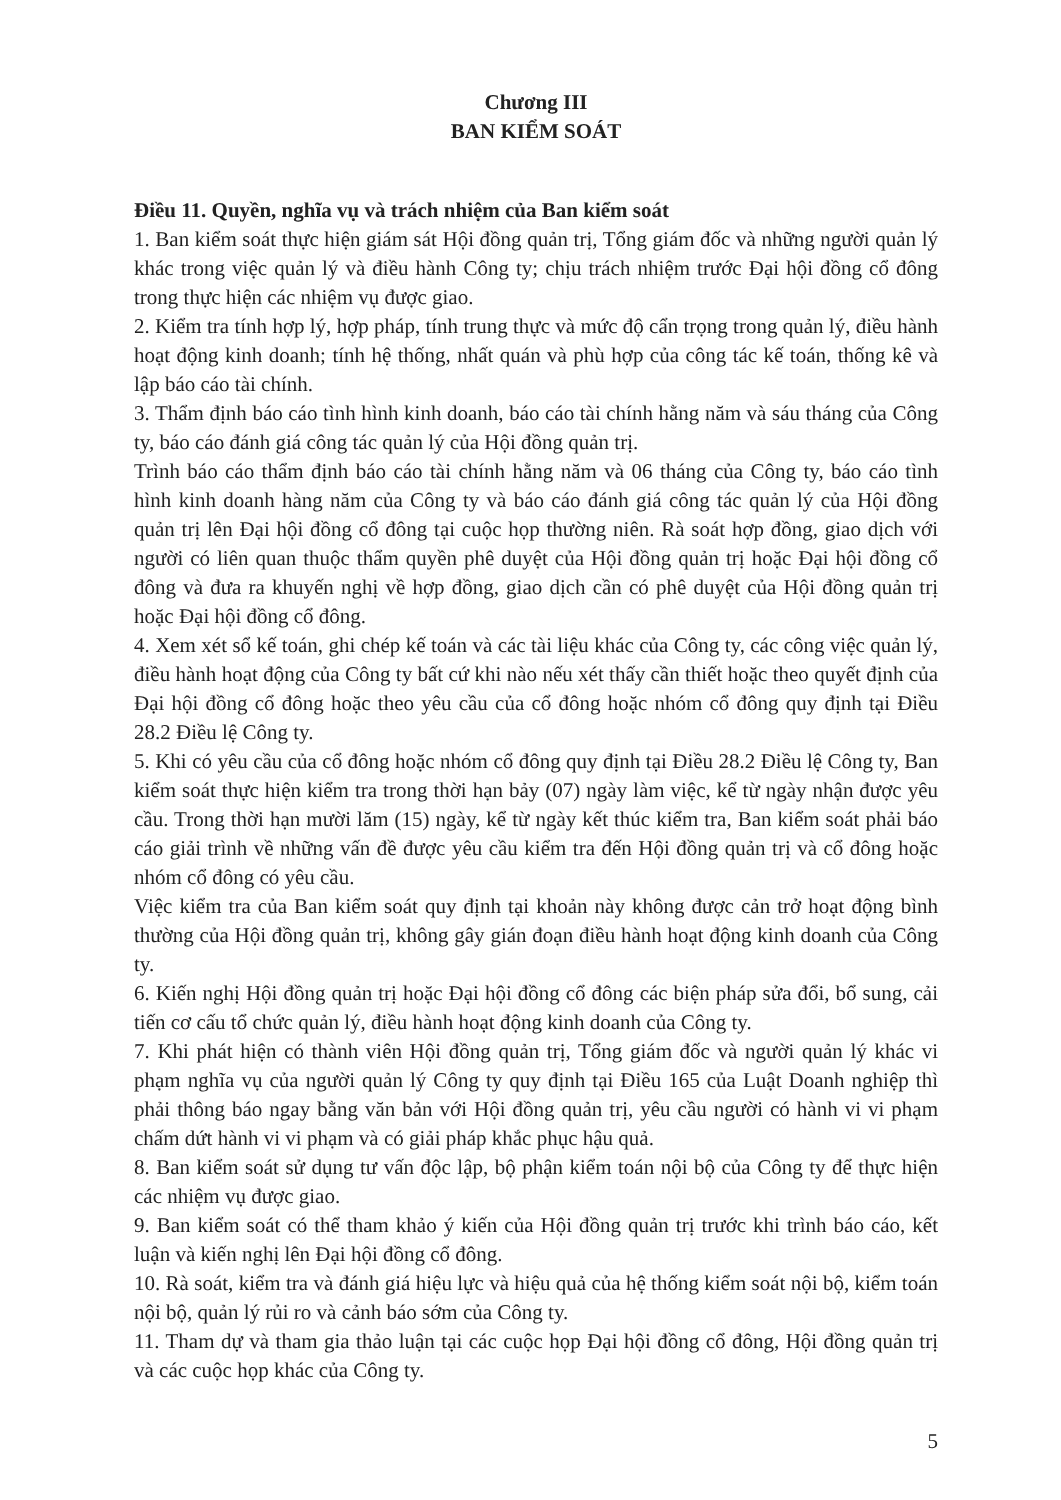Chương III
BAN KIỂM SOÁT
Điều 11. Quyền, nghĩa vụ và trách nhiệm của Ban kiểm soát
1. Ban kiểm soát thực hiện giám sát Hội đồng quản trị, Tổng giám đốc và những người quản lý khác trong việc quản lý và điều hành Công ty; chịu trách nhiệm trước Đại hội đồng cổ đông trong thực hiện các nhiệm vụ được giao.
2. Kiểm tra tính hợp lý, hợp pháp, tính trung thực và mức độ cẩn trọng trong quản lý, điều hành hoạt động kinh doanh; tính hệ thống, nhất quán và phù hợp của công tác kế toán, thống kê và lập báo cáo tài chính.
3. Thẩm định báo cáo tình hình kinh doanh, báo cáo tài chính hằng năm và sáu tháng của Công ty, báo cáo đánh giá công tác quản lý của Hội đồng quản trị.
Trình báo cáo thẩm định báo cáo tài chính hằng năm và 06 tháng của Công ty, báo cáo tình hình kinh doanh hàng năm của Công ty và báo cáo đánh giá công tác quản lý của Hội đồng quản trị lên Đại hội đồng cổ đông tại cuộc họp thường niên. Rà soát hợp đồng, giao dịch với người có liên quan thuộc thẩm quyền phê duyệt của Hội đồng quản trị hoặc Đại hội đồng cổ đông và đưa ra khuyến nghị về hợp đồng, giao dịch cần có phê duyệt của Hội đồng quản trị hoặc Đại hội đồng cổ đông.
4. Xem xét sổ kế toán, ghi chép kế toán và các tài liệu khác của Công ty, các công việc quản lý, điều hành hoạt động của Công ty bất cứ khi nào nếu xét thấy cần thiết hoặc theo quyết định của Đại hội đồng cổ đông hoặc theo yêu cầu của cổ đông hoặc nhóm cổ đông quy định tại Điều 28.2 Điều lệ Công ty.
5. Khi có yêu cầu của cổ đông hoặc nhóm cổ đông quy định tại Điều 28.2 Điều lệ Công ty, Ban kiểm soát thực hiện kiểm tra trong thời hạn bảy (07) ngày làm việc, kể từ ngày nhận được yêu cầu. Trong thời hạn mười lăm (15) ngày, kể từ ngày kết thúc kiểm tra, Ban kiểm soát phải báo cáo giải trình về những vấn đề được yêu cầu kiểm tra đến Hội đồng quản trị và cổ đông hoặc nhóm cổ đông có yêu cầu.
Việc kiểm tra của Ban kiểm soát quy định tại khoản này không được cản trở hoạt động bình thường của Hội đồng quản trị, không gây gián đoạn điều hành hoạt động kinh doanh của Công ty.
6. Kiến nghị Hội đồng quản trị hoặc Đại hội đồng cổ đông các biện pháp sửa đổi, bổ sung, cải tiến cơ cấu tổ chức quản lý, điều hành hoạt động kinh doanh của Công ty.
7. Khi phát hiện có thành viên Hội đồng quản trị, Tổng giám đốc và người quản lý khác vi phạm nghĩa vụ của người quản lý Công ty quy định tại Điều 165 của Luật Doanh nghiệp thì phải thông báo ngay bằng văn bản với Hội đồng quản trị, yêu cầu người có hành vi vi phạm chấm dứt hành vi vi phạm và có giải pháp khắc phục hậu quả.
8. Ban kiểm soát sử dụng tư vấn độc lập, bộ phận kiểm toán nội bộ của Công ty để thực hiện các nhiệm vụ được giao.
9. Ban kiểm soát có thể tham khảo ý kiến của Hội đồng quản trị trước khi trình báo cáo, kết luận và kiến nghị lên Đại hội đồng cổ đông.
10. Rà soát, kiểm tra và đánh giá hiệu lực và hiệu quả của hệ thống kiểm soát nội bộ, kiểm toán nội bộ, quản lý rủi ro và cảnh báo sớm của Công ty.
11. Tham dự và tham gia thảo luận tại các cuộc họp Đại hội đồng cổ đông, Hội đồng quản trị và các cuộc họp khác của Công ty.
5